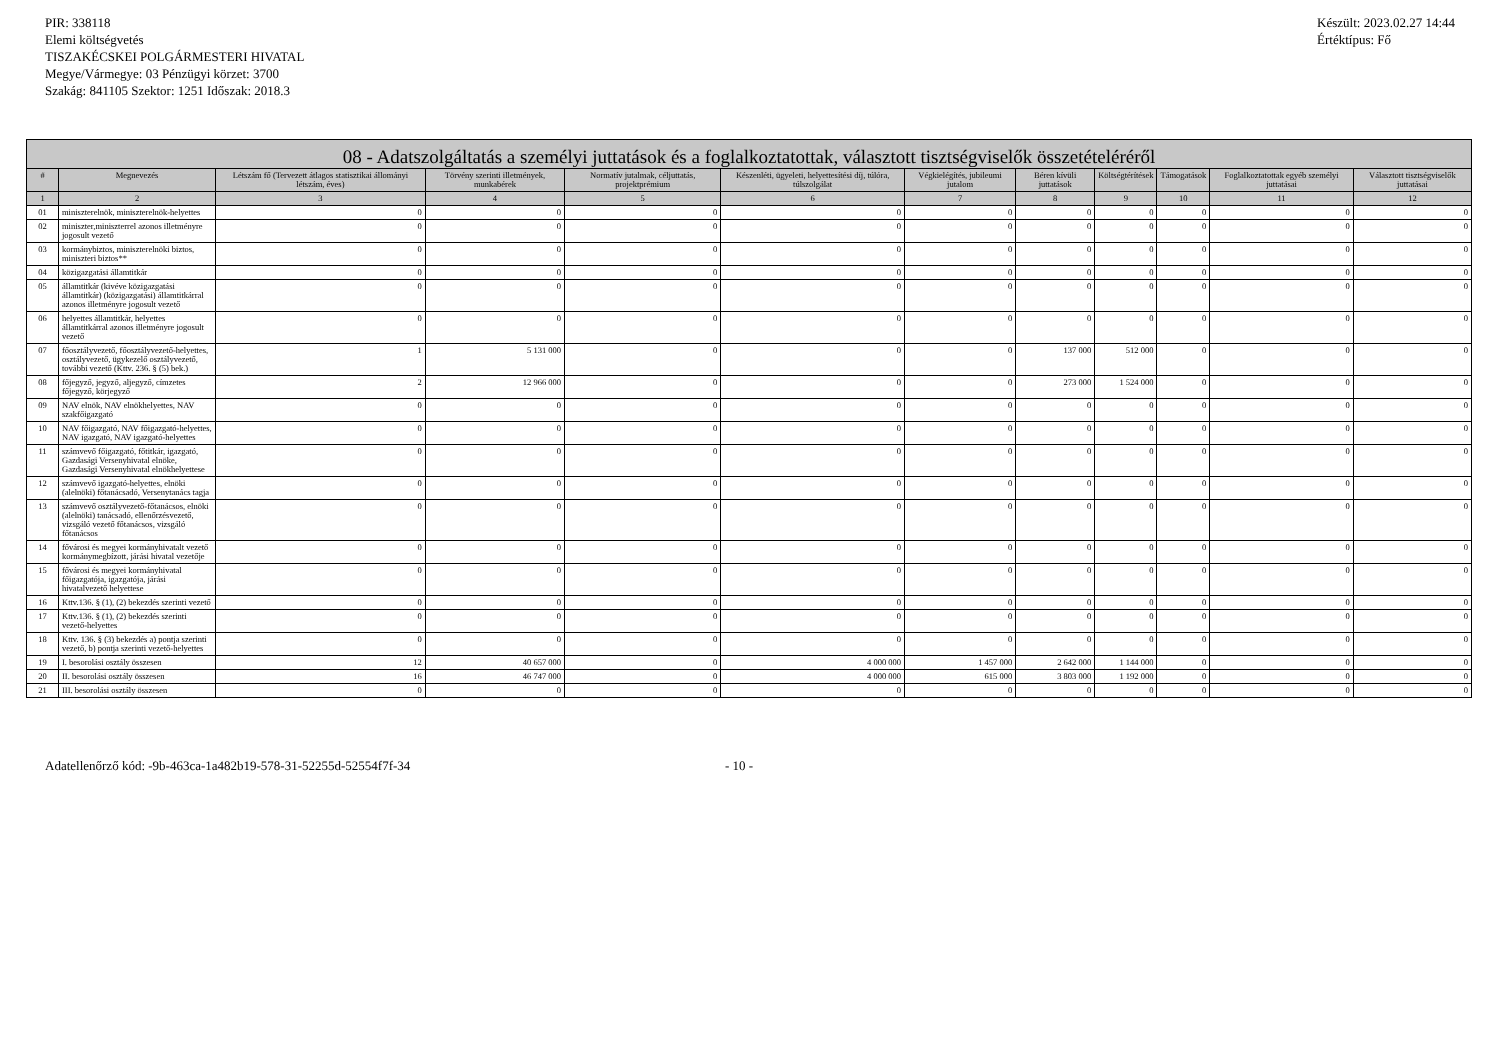PIR: 338118
Elemi költségvetés
TISZAKÉCSKEI POLGÁRMESTERI HIVATAL
Megye/Vármegye: 03 Pénzügyi körzet: 3700
Szakág: 841105 Szektor: 1251 Időszak: 2018.3
Készült: 2023.02.27 14:44
Értéktípus: Fő
| 08 - Adatszolgáltatás a személyi juttatások és a foglalkoztatottak, választott tisztségviselők összetételéréről | | | | | | | | | | | |
| --- | --- | --- | --- | --- | --- | --- | --- | --- | --- | --- | --- |
| # | Megnevezés | Létszám fő (Tervezett átlagos statisztikai állományi létszám, éves) | Törvény szerinti illetmények, munkabérek | Normatív jutalmak, céljuttatás, projektprémium | Készenléti, ügyeleti, helyettesítési díj, túlóra, túlszolgálat | Végkielégítés, jubileumi jutalom | Béren kívüli juttatások | Költségtérítések | Támogatások | Foglalkoztatottak egyéb személyi juttatásai | Választott tisztségviselők juttatásai |
| 1 | 2 | 3 | 4 | 5 | 6 | 7 | 8 | 9 | 10 | 11 | 12 |
| 01 | miniszterelnök, miniszterelnök-helyettes | 0 | 0 | 0 | 0 | 0 | 0 | 0 | 0 | 0 | 0 |
| 02 | miniszter,miniszterrel azonos illetményre jogosult vezető | 0 | 0 | 0 | 0 | 0 | 0 | 0 | 0 | 0 | 0 |
| 03 | kormánybiztos, miniszterelnöki biztos, miniszteri biztos** | 0 | 0 | 0 | 0 | 0 | 0 | 0 | 0 | 0 | 0 |
| 04 | közigazgatási államtitkár | 0 | 0 | 0 | 0 | 0 | 0 | 0 | 0 | 0 | 0 |
| 05 | államtitkár (kivéve közigazgatási államtitkár) (közigazgatási) államtitkárral azonos illetményre jogosult vezető | 0 | 0 | 0 | 0 | 0 | 0 | 0 | 0 | 0 | 0 |
| 06 | helyettes államtitkár, helyettes államtitkárral azonos illetményre jogosult vezető | 0 | 0 | 0 | 0 | 0 | 0 | 0 | 0 | 0 | 0 |
| 07 | főosztályvezető, főosztályvezető-helyettes, osztályvezető, ügykezelő osztályvezető, további vezető (Kttv. 236. § (5) bek.) | 1 | 5 131 000 | 0 | 0 | 0 | 137 000 | 512 000 | 0 | 0 | 0 |
| 08 | főjegyző, jegyző, aljegyző, címzetes főjegyző, körjegyző | 2 | 12 966 000 | 0 | 0 | 0 | 273 000 | 1 524 000 | 0 | 0 | 0 |
| 09 | NAV elnök, NAV elnökhelyettes, NAV szakfőigazgató | 0 | 0 | 0 | 0 | 0 | 0 | 0 | 0 | 0 | 0 |
| 10 | NAV főigazgató, NAV főigazgató-helyettes, NAV igazgató, NAV igazgató-helyettes | 0 | 0 | 0 | 0 | 0 | 0 | 0 | 0 | 0 | 0 |
| 11 | számvevő főigazgató, főtitkár, igazgató, Gazdasági Versenyhivatal elnöke, Gazdasági Versenyhivatal elnökhelyettese | 0 | 0 | 0 | 0 | 0 | 0 | 0 | 0 | 0 | 0 |
| 12 | számvevő igazgató-helyettes, elnöki (alelnöki) főtanácsadó, Versenytanács tagja | 0 | 0 | 0 | 0 | 0 | 0 | 0 | 0 | 0 | 0 |
| 13 | számvevő osztályvezető-főtanácsos, elnöki (alelnöki) tanácsadó, ellenőrzésvezető, vizsgáló vezető főtanácsos, vizsgáló főtanácsos | 0 | 0 | 0 | 0 | 0 | 0 | 0 | 0 | 0 | 0 |
| 14 | fővárosi és megyei kormányhivatalt vezető kormánymegbízott, járási hivatal vezetője | 0 | 0 | 0 | 0 | 0 | 0 | 0 | 0 | 0 | 0 |
| 15 | fővárosi és megyei kormányhivatal főigazgatója, igazgatója, járási hivatalvezető helyettese | 0 | 0 | 0 | 0 | 0 | 0 | 0 | 0 | 0 | 0 |
| 16 | Kttv.136. § (1), (2) bekezdés szerinti vezető | 0 | 0 | 0 | 0 | 0 | 0 | 0 | 0 | 0 | 0 |
| 17 | Kttv.136. § (1), (2) bekezdés szerinti vezető-helyettes | 0 | 0 | 0 | 0 | 0 | 0 | 0 | 0 | 0 | 0 |
| 18 | Kttv. 136. § (3) bekezdés a) pontja szerinti vezető, b) pontja szerinti vezető-helyettes | 0 | 0 | 0 | 0 | 0 | 0 | 0 | 0 | 0 | 0 |
| 19 | I. besorolási osztály összesen | 12 | 40 657 000 | 0 | 4 000 000 | 1 457 000 | 2 642 000 | 1 144 000 | 0 | 0 | 0 |
| 20 | II. besorolási osztály összesen | 16 | 46 747 000 | 0 | 4 000 000 | 615 000 | 3 803 000 | 1 192 000 | 0 | 0 | 0 |
| 21 | III. besorolási osztály összesen | 0 | 0 | 0 | 0 | 0 | 0 | 0 | 0 | 0 | 0 |
Adatellenőrző kód: -9b-463ca-1a482b19-578-31-52255d-52554f7f-34 - 10 -